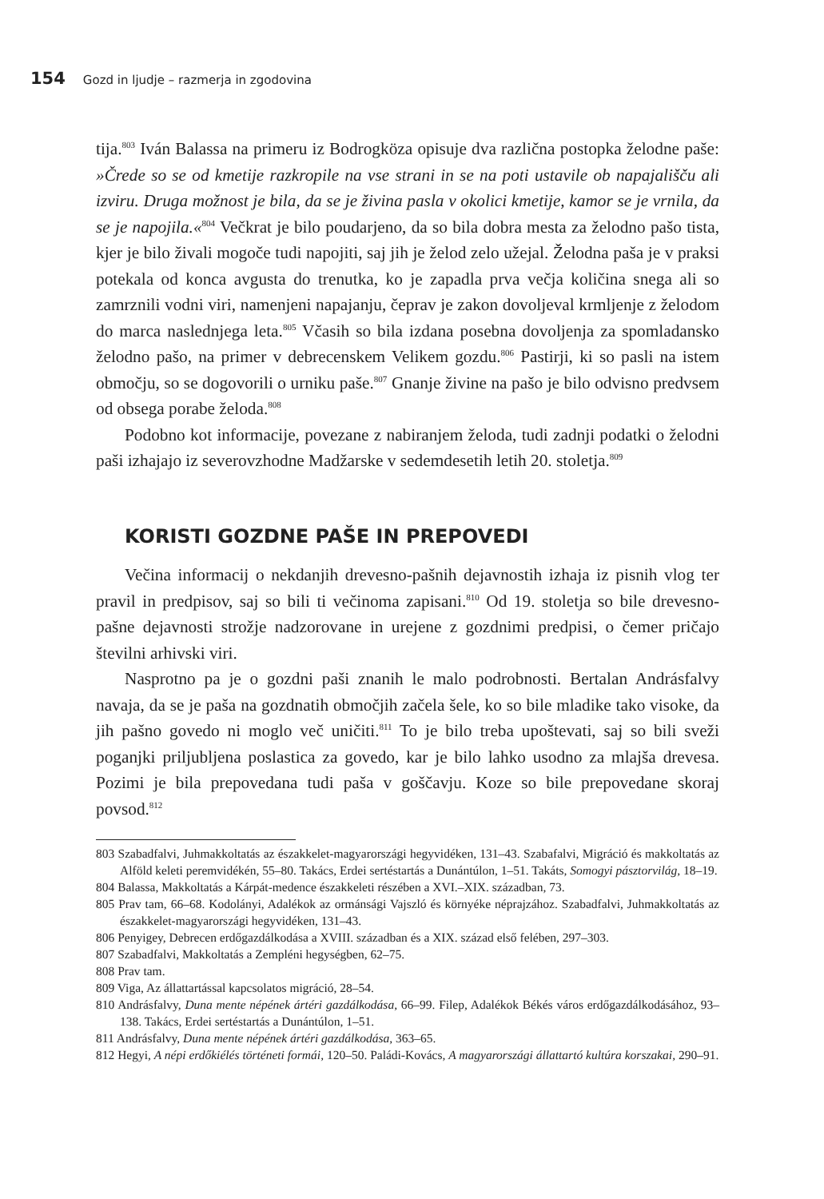154 Gozd in ljudje – razmerja in zgodovina
tija.<sup>803</sup> Iván Balassa na primeru iz Bodrogköza opisuje dva različna postopka želodne paše: »Črede so se od kmetije razkropile na vse strani in se na poti ustavile ob napajališču ali izviru. Druga možnost je bila, da se je živina pasla v okolici kmetije, kamor se je vrnila, da se je napojila.«<sup>804</sup> Večkrat je bilo poudarjeno, da so bila dobra mesta za želodno pašo tista, kjer je bilo živali mogoče tudi napojiti, saj jih je želod zelo užejal. Želodna paša je v praksi potekala od konca avgusta do trenutka, ko je zapadla prva večja količina snega ali so zamrznili vodni viri, namenjeni napajanju, čeprav je zakon dovoljeval krmljenje z želodom do marca naslednjega leta.<sup>805</sup> Včasih so bila izdana posebna dovoljenja za spomladansko želodno pašo, na primer v debrecenskem Velikem gozdu.<sup>806</sup> Pastirji, ki so pasli na istem območju, so se dogovorili o urniku paše.<sup>807</sup> Gnanje živine na pašo je bilo odvisno predvsem od obsega porabe želoda.<sup>808</sup>
Podobno kot informacije, povezane z nabiranjem želoda, tudi zadnji podatki o želodni paši izhajajo iz severovzhodne Madžarske v sedemdesetih letih 20. stoletja.<sup>809</sup>
KORISTI GOZDNE PAŠE IN PREPOVEDI
Večina informacij o nekdanjih drevesno-pašnih dejavnostih izhaja iz pisnih vlog ter pravil in predpisov, saj so bili ti večinoma zapisani.<sup>810</sup> Od 19. stoletja so bile drevesno-pašne dejavnosti strožje nadzorovane in urejene z gozdnimi predpisi, o čemer pričajo številni arhivski viri.
Nasprotno pa je o gozdni paši znanih le malo podrobnosti. Bertalan Andrásfalvy navaja, da se je paša na gozdnatih območjih začela šele, ko so bile mladike tako visoke, da jih pašno govedo ni moglo več uničiti.<sup>811</sup> To je bilo treba upoštevati, saj so bili sveži poganjki priljubljena poslastica za govedo, kar je bilo lahko usodno za mlajša drevesa. Pozimi je bila prepovedana tudi paša v goščavju. Koze so bile prepovedane skoraj povsod.<sup>812</sup>
803 Szabadfalvi, Juhmakkoltatás az északkelet-magyarországi hegyvidéken, 131–43. Szabafalvi, Migráció és makkoltatás az Alföld keleti peremvidékén, 55–80. Takács, Erdei sertéstartás a Dunántúlon, 1–51. Takáts, Somogyi pásztorvilág, 18–19.
804 Balassa, Makkoltatás a Kárpát-medence északkeleti részében a XVI.–XIX. században, 73.
805 Prav tam, 66–68. Kodolányi, Adalékok az ormánsági Vajszló és környéke néprajzához. Szabadfalvi, Juhmakkoltatás az északkelet-magyarországi hegyvidéken, 131–43.
806 Penyigey, Debrecen erdőgazdálkodása a XVIII. században és a XIX. század első felében, 297–303.
807 Szabadfalvi, Makkoltatás a Zempléni hegységben, 62–75.
808 Prav tam.
809 Viga, Az állattartással kapcsolatos migráció, 28–54.
810 Andrásfalvy, Duna mente népének ártéri gazdálkodása, 66–99. Filep, Adalékok Békés város erdőgazdálkodásához, 93–138. Takács, Erdei sertéstartás a Dunántúlon, 1–51.
811 Andrásfalvy, Duna mente népének ártéri gazdálkodása, 363–65.
812 Hegyi, A népi erdőkiélés történeti formái, 120–50. Paládi-Kovács, A magyarországi állattartó kultúra korszakai, 290–91.